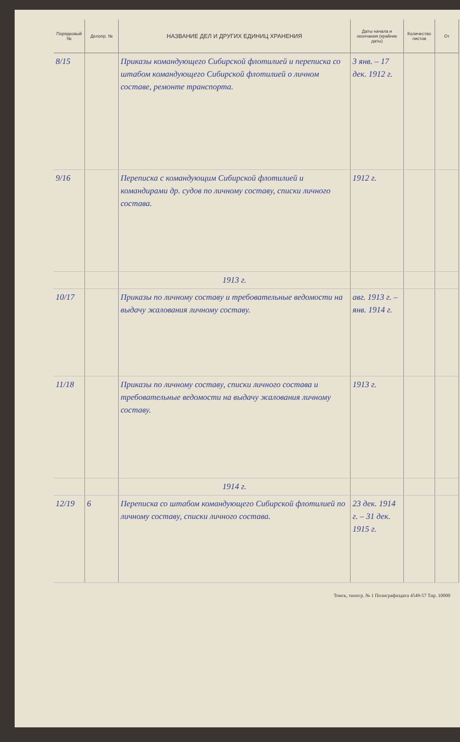| Порядковый № | Делопр. № | НАЗВАНИЕ ДЕЛ И ДРУГИХ ЕДИНИЦ ХРАНЕНИЯ | Даты начала и окончания (крайние даты) | Количество листов | От |
| --- | --- | --- | --- | --- | --- |
| 8/15 | | Приказы командующего Сибирской флотилией и переписка со штабом командующего Сибирской флотилией о личном составе, ремонте транспорта. | 3 янв. – 17 дек. 1912 г. | | |
| 9/16 | | Переписка с командующим Сибирской флотилией и командирами др. судов по личному составу, списки личного состава. | 1912 г. | | |
| | | 1913 г. | | | |
| 10/17 | | Приказы по личному составу и требовательные ведомости на выдачу жалования личному составу. | авг. 1913 г. – янв. 1914 г. | | |
| 11/18 | | Приказы по личному составу, списки личного состава и требовательные ведомости на выдачу жалования личному составу. | 1913 г. | | |
| | | 1914 г. | | | |
| 12/19 | 6 | Переписка со штабом командующего Сибирской флотилией по личному составу, списки личного состава. | 23 дек. 1914 г. – 31 дек. 1915 г. | | |
Томск, типогр. № 1 Полиграфиздата 4549-57 Тир. 10000